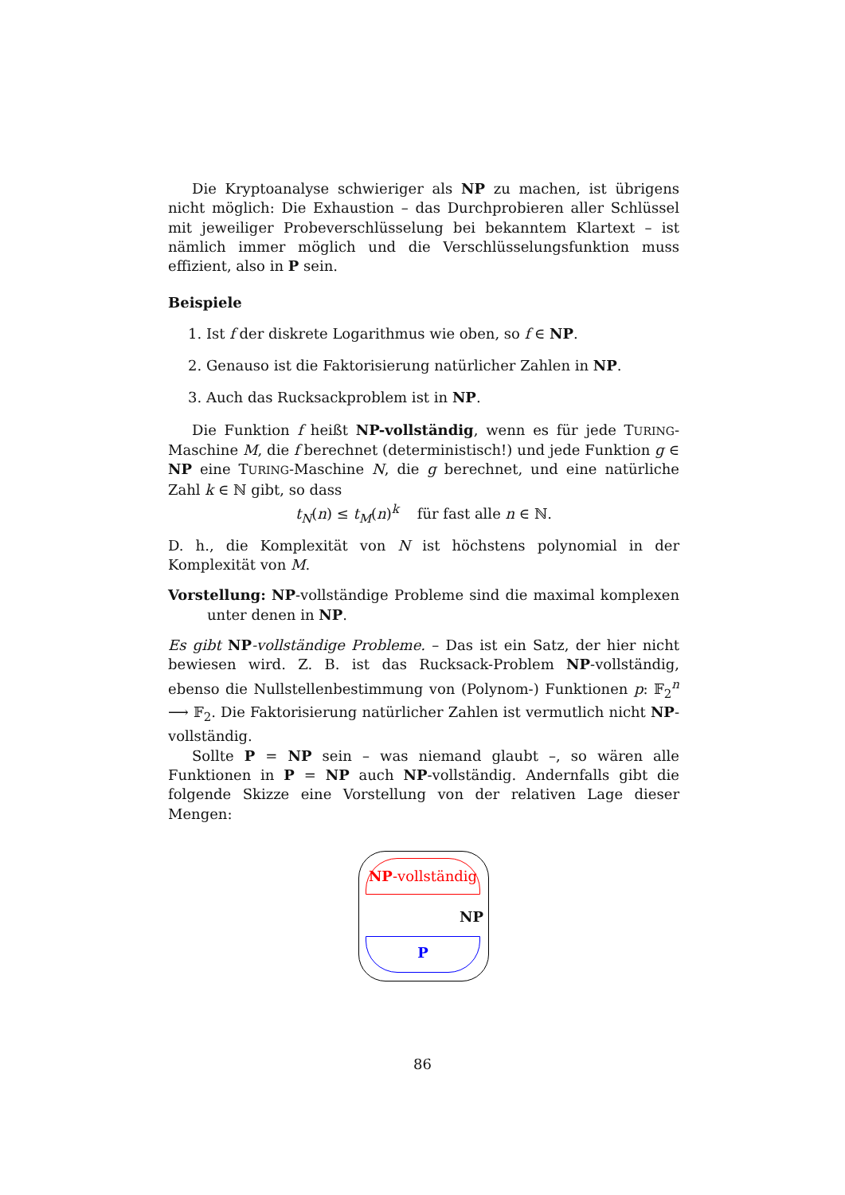Die Kryptoanalyse schwieriger als NP zu machen, ist übrigens nicht möglich: Die Exhaustion – das Durchprobieren aller Schlüssel mit jeweiliger Probeverschlüsselung bei bekanntem Klartext – ist nämlich immer möglich und die Verschlüsselungsfunktion muss effizient, also in P sein.
Beispiele
1. Ist f der diskrete Logarithmus wie oben, so f ∈ NP.
2. Genauso ist die Faktorisierung natürlicher Zahlen in NP.
3. Auch das Rucksackproblem ist in NP.
Die Funktion f heißt NP-vollständig, wenn es für jede TURING-Maschine M, die f berechnet (deterministisch!) und jede Funktion g ∈ NP eine TURING-Maschine N, die g berechnet, und eine natürliche Zahl k ∈ ℕ gibt, so dass
t<sub>N</sub>(n) ≤ t<sub>M</sub>(n)<sup>k</sup> für fast alle n ∈ ℕ.
D. h., die Komplexität von N ist höchstens polynomial in der Komplexität von M.
Vorstellung: NP-vollständige Probleme sind die maximal komplexen unter denen in NP.
Es gibt NP-vollständige Probleme. – Das ist ein Satz, der hier nicht bewiesen wird. Z. B. ist das Rucksack-Problem NP-vollständig, ebenso die Nullstellenbestimmung von (Polynom-) Funktionen p: 𝔽<sub>2</sub><sup>n</sup> ⟶ 𝔽<sub>2</sub>. Die Faktorisierung natürlicher Zahlen ist vermutlich nicht NP-vollständig.
Sollte P = NP sein – was niemand glaubt –, so wären alle Funktionen in P = NP auch NP-vollständig. Andernfalls gibt die folgende Skizze eine Vorstellung von der relativen Lage dieser Mengen:
NP-vollständig
NP
P
86